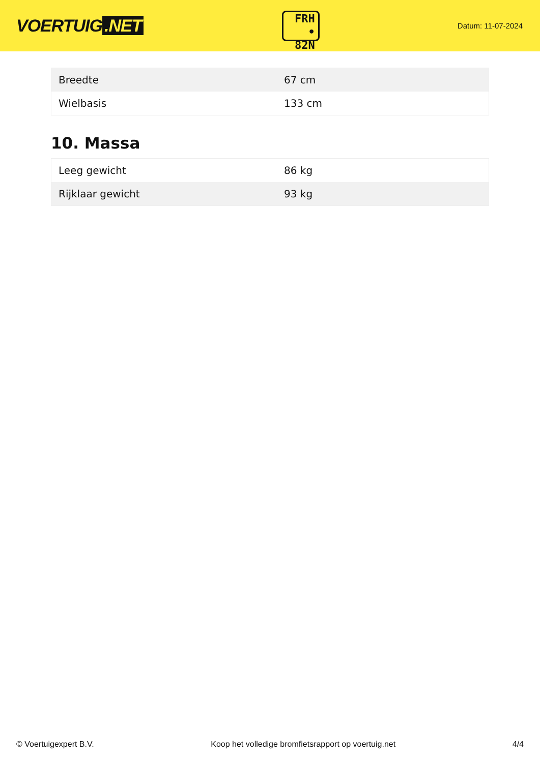VOERTUIG.NET
FRH
• 82N
Datum: 11-07-2024
| Breedte | 67 cm |
| Wielbasis | 133 cm |
10. Massa
| Leeg gewicht | 86 kg |
| Rijklaar gewicht | 93 kg |
© Voertuigexpert B.V. Koop het volledige bromfietsrapport op voertuig.net 4/4